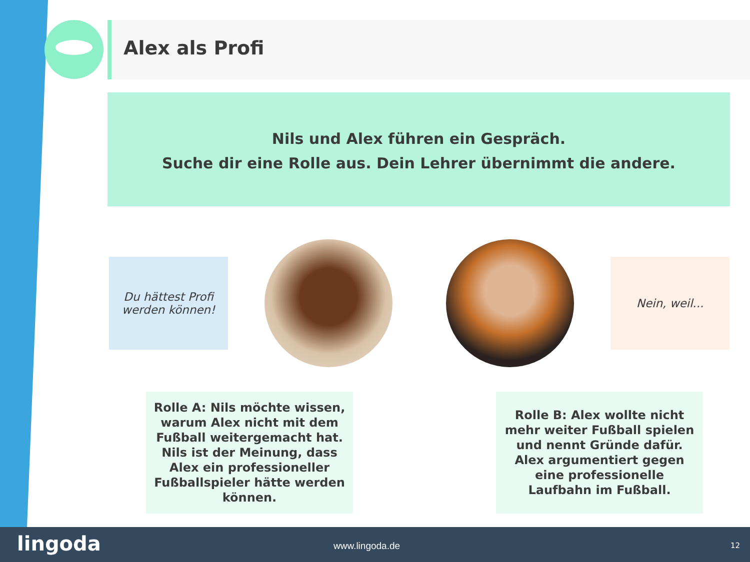Alex als Profi
Nils und Alex führen ein Gespräch.
Suche dir eine Rolle aus. Dein Lehrer übernimmt die andere.
Du hättest Profi
werden können!
Nein, weil...
Rolle A: Nils möchte wissen, warum Alex nicht mit dem Fußball weitergemacht hat. Nils ist der Meinung, dass Alex ein professioneller Fußballspieler hätte werden können.
Rolle B: Alex wollte nicht mehr weiter Fußball spielen und nennt Gründe dafür. Alex argumentiert gegen eine professionelle Laufbahn im Fußball.
lingoda www.lingoda.de 12